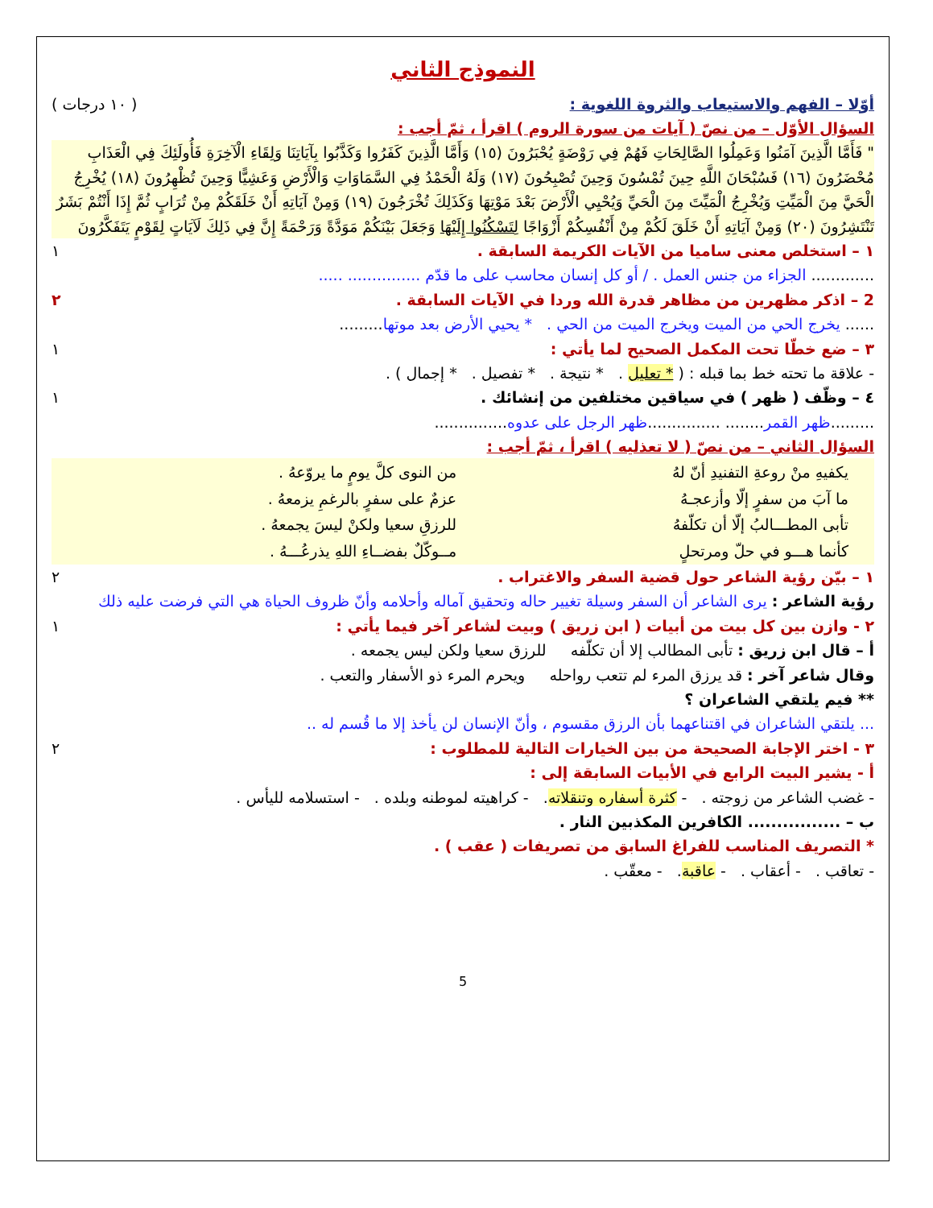النموذج الثاني
أوّلا – الفهم والاستيعاب والثروة اللغوية : ( ١٠ درجات )
السؤال الأوّل – من نصّ ( آيات من سورة الروم ) اقرأ ، ثمّ أجب :
" فَأَمَّا الَّذِينَ آمَنُوا وَعَمِلُوا الصَّالِحَاتِ فَهُمْ فِي رَوْضَةٍ يُحْبَرُونَ (١٥) وَأَمَّا الَّذِينَ كَفَرُوا وَكَذَّبُوا بِآيَاتِنَا وَلِقَاءِ الْآخِرَةِ فَأُولَئِكَ فِي الْعَذَابِ مُحْضَرُونَ (١٦) فَسُبْحَانَ اللَّهِ حِينَ تُمْسُونَ وَحِينَ تُصْبِحُونَ (١٧) وَلَهُ الْحَمْدُ فِي السَّمَاوَاتِ وَالْأَرْضِ وَعَشِيًّا وَحِينَ تُظْهِرُونَ (١٨) يُخْرِجُ الْحَيَّ مِنَ الْمَيِّتِ وَيُخْرِجُ الْمَيِّتَ مِنَ الْحَيِّ وَيُحْيِي الْأَرْضَ بَعْدَ مَوْتِهَا وَكَذَلِكَ تُخْرَجُونَ (١٩) وَمِنْ آيَاتِهِ أَنْ خَلَقَكُمْ مِنْ تُرَابٍ ثُمَّ إِذَا أَنْتُمْ بَشَرٌ تَنْتَشِرُونَ (٢٠) وَمِنْ آيَاتِهِ أَنْ خَلَقَ لَكُمْ مِنْ أَنْفُسِكُمْ أَزْوَاجًا لِتَسْكُنُوا إِلَيْهَا وَجَعَلَ بَيْنَكُمْ مَوَدَّةً وَرَحْمَةً إِنَّ فِي ذَلِكَ لَآيَاتٍ لِقَوْمٍ يَتَفَكَّرُونَ
١ – استخلص معنى ساميا من الآيات الكريمة السابقة . ١
............. الجزاء من جنس العمل . / أو كل إنسان محاسب على ما قدّم ............... .....
2 – اذكر مظهرين من مظاهر قدرة الله وردا في الآيات السابقة . ٢
...... يخرج الحي من الميت ويخرج الميت من الحي . * يحيي الأرض بعد موتها.........
٣ – ضع خطّا تحت المكمل الصحيح لما يأتي : ١
- علاقة ما تحته خط بما قبله : ( * تعليل . * نتيجة . * تفصيل . * إجمال ) .
٤ – وظّف ( ظهر ) في سياقين مختلفين من إنشائك . ١
.........ظهر القمر........ ...............ظهر الرجل على عدوه...............
السؤال الثاني – من نصّ ( لا تعذليه ) اقرأ ، ثمّ أجب :
| يكفيهِ منْ روعةِ التفنيدِ أنّ لهُ | من النوى كلَّ يومٍ ما يروّعهُ . |
| ما آبَ من سفرٍ إلّا وأزعجـهُ | عزمٌ على سفرٍ بالرغمِ يزمعهُ . |
| تأبى المطـــالبُ إلّا أن تكلّفهُ | للرزقِ سعيا ولكنْ ليسَ يجمعهُ . |
| كأنما هـــو في حلّ ومرتحلٍ | مــوكّلٌ بفضــاءِ اللهِ يذرعُـــهُ . |
١ – بيّن رؤية الشاعر حول قضية السفر والاغتراب . ٢
رؤية الشاعر : يرى الشاعر أن السفر وسيلة تغيير حاله وتحقيق آماله وأحلامه وأنّ ظروف الحياة هي التي فرضت عليه ذلك
٢ - وازن بين كل بيت من أبيات ( ابن زريق ) وبيت لشاعر آخر فيما يأتي : ١
أ – قال ابن زريق : تأبى المطالب إلا أن تكلّفه للرزق سعيا ولكن ليس يجمعه .
وقال شاعر آخر : قد يرزق المرء لم تتعب رواحله ويحرم المرء ذو الأسفار والتعب .
** فيم يلتقي الشاعران ؟
... يلتقي الشاعران في اقتناعهما بأن الرزق مقسوم ، وأنّ الإنسان لن يأخذ إلا ما قُسم له ..
٣ - اختر الإجابة الصحيحة من بين الخيارات التالية للمطلوب : ٢
أ - يشير البيت الرابع في الأبيات السابقة إلى :
- غضب الشاعر من زوجته . - كثرة أسفاره وتنقلاته. - كراهيته لموطنه وبلده . - استسلامه لليأس .
ب – ................ الكافرين المكذبين النار .
* التصريف المناسب للفراغ السابق من تصريفات ( عقب ) .
- تعاقب . - أعقاب . - عاقبة. - معقّب .
5